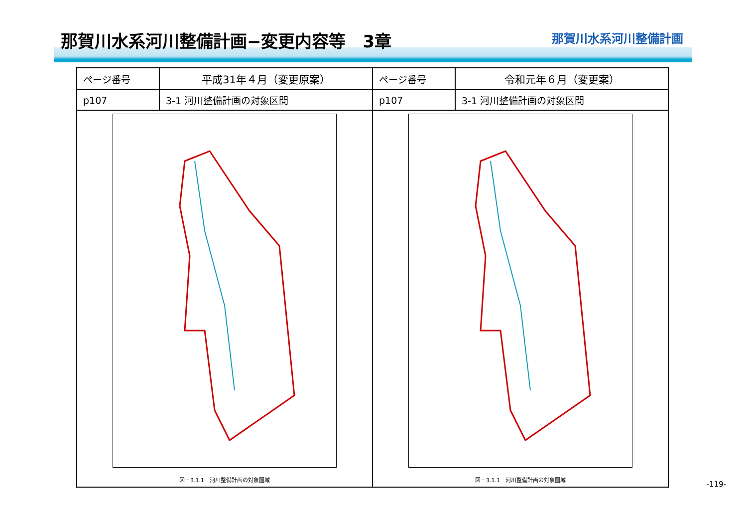那賀川水系河川整備計画−変更内容等　3章
那賀川水系河川整備計画
| ページ番号 | 平成31年４月（変更原案） | ページ番号 | 令和元年６月（変更案） |
| --- | --- | --- | --- |
| p107 | 3-1 河川整備計画の対象区間 | p107 | 3-1 河川整備計画の対象区間 |
| 図－3.1.1 河川整備計画の対象圏域 | | 図－3.1.1 河川整備計画の対象圏域 | |
-119-